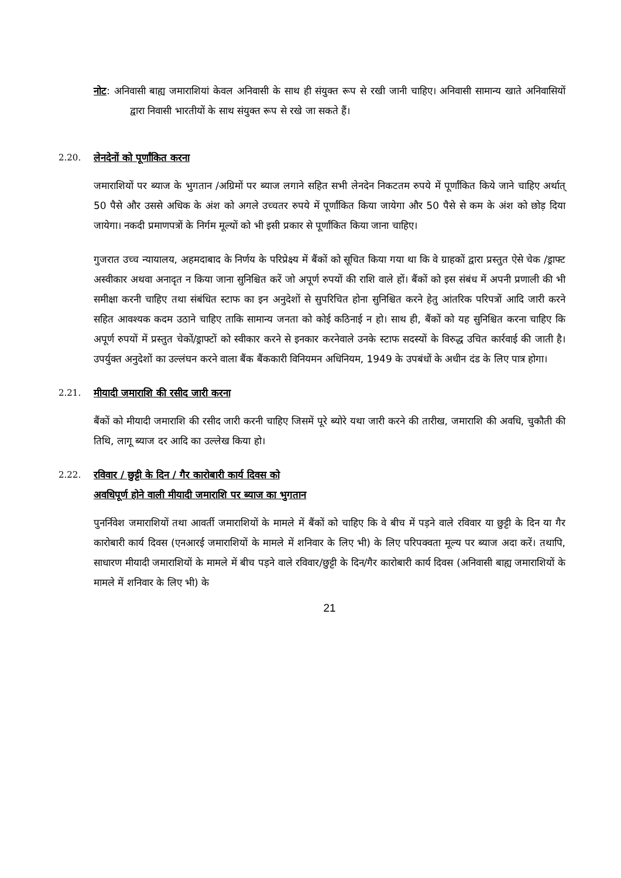नोट: अनिवासी बाह्य जमाराशियां केवल अनिवासी के साथ ही संयुक्त रूप से रखी जानी चाहिए। अनिवासी सामान्य खाते अनिवासियों द्वारा निवासी भारतीयों के साथ संयुक्त रूप से रखे जा सकते हैं।
2.20. लेनदेनों को पूर्णांकित करना
जमाराशियों पर ब्याज के भुगतान /अग्रिमों पर ब्याज लगाने सहित सभी लेनदेन निकटतम रुपये में पूर्णांकित किये जाने चाहिए अर्थात् 50 पैसे और उससे अधिक के अंश को अगले उच्चतर रुपये में पूर्णांकित किया जायेगा और 50 पैसे से कम के अंश को छोड़ दिया जायेगा। नकदी प्रमाणपत्रों के निर्गम मूल्यों को भी इसी प्रकार से पूर्णांकित किया जाना चाहिए।
गुजरात उच्च न्यायालय, अहमदाबाद के निर्णय के परिप्रेक्ष्य में बैंकों को सूचित किया गया था कि वे ग्राहकों द्वारा प्रस्तुत ऐसे चेक /ड्राफ्ट अस्वीकार अथवा अनादृत न किया जाना सुनिश्चित करें जो अपूर्ण रुपयों की राशि वाले हों। बैंकों को इस संबंध में अपनी प्रणाली की भी समीक्षा करनी चाहिए तथा संबंधित स्टाफ का इन अनुदेशों से सुपरिचित होना सुनिश्चित करने हेतु आंतरिक परिपत्रों आदि जारी करने सहित आवश्यक कदम उठाने चाहिए ताकि सामान्य जनता को कोई कठिनाई न हो। साथ ही, बैंकों को यह सुनिश्चित करना चाहिए कि अपूर्ण रुपयों में प्रस्तुत चेकों/ड्राफ्टों को स्वीकार करने से इनकार करनेवाले उनके स्टाफ सदस्यों के विरुद्ध उचित कार्रवाई की जाती है। उपर्युक्त अनुदेशों का उल्लंघन करने वाला बैंक बैंककारी विनियमन अधिनियम, 1949 के उपबंधों के अधीन दंड के लिए पात्र होगा।
2.21. मीयादी जमाराशि की रसीद जारी करना
बैंकों को मीयादी जमाराशि की रसीद जारी करनी चाहिए जिसमें पूरे ब्योरे यथा जारी करने की तारीख, जमाराशि की अवधि, चुकौती की तिथि, लागू ब्याज दर आदि का उल्लेख किया हो।
2.22. रविवार / छुट्टी के दिन / गैर कारोबारी कार्य दिवस को
अवधिपूर्ण होने वाली मीयादी जमाराशि पर ब्याज का भुगतान
पुनर्निवेश जमाराशियों तथा आवर्ती जमाराशियों के मामले में बैंकों को चाहिए कि वे बीच में पड़ने वाले रविवार या छुट्टी के दिन या गैर कारोबारी कार्य दिवस (एनआरई जमाराशियों के मामले में शनिवार के लिए भी) के लिए परिपक्वता मूल्य पर ब्याज अदा करें। तथापि, साधारण मीयादी जमाराशियों के मामले में बीच पड़ने वाले रविवार/छुट्टी के दिन/गैर कारोबारी कार्य दिवस (अनिवासी बाह्य जमाराशियों के मामले में शनिवार के लिए भी) के
21